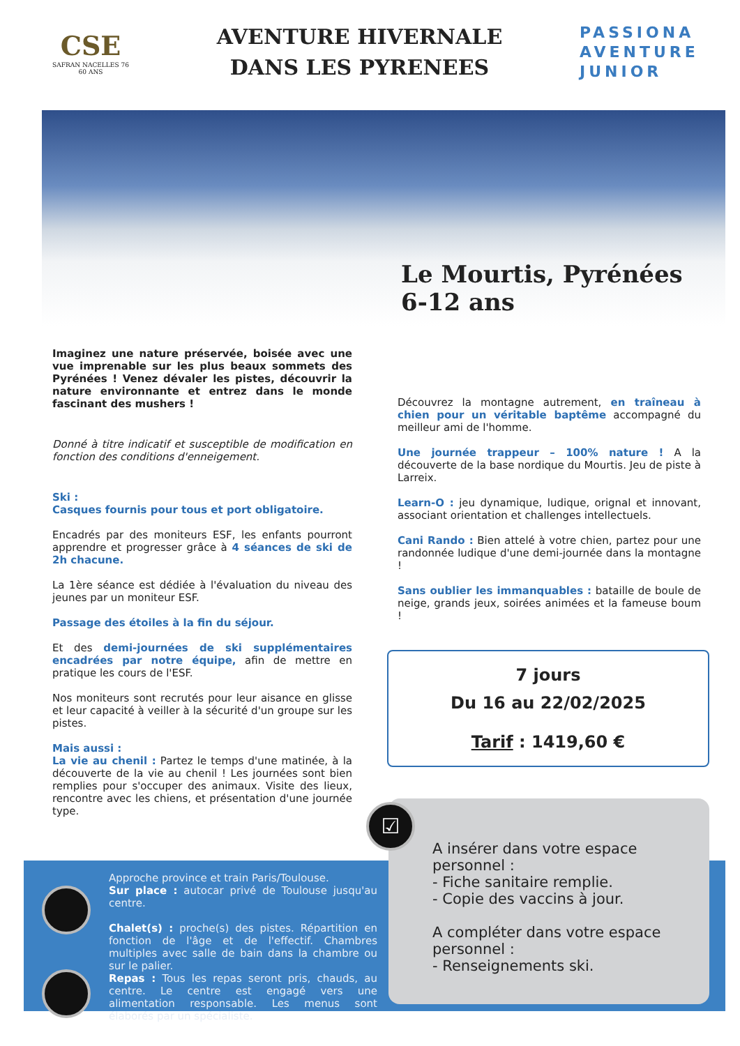CSE
SAFRAN NACELLES 76
60 ANS
AVENTURE HIVERNALE
DANS LES PYRENEES
PASSIONA
AVENTURE
JUNIOR
Le Mourtis, Pyrénées
6-12 ans
Imaginez une nature préservée, boisée avec une vue imprenable sur les plus beaux sommets des Pyrénées ! Venez dévaler les pistes, découvrir la nature environnante et entrez dans le monde fascinant des mushers !
Donné à titre indicatif et susceptible de modification en fonction des conditions d'enneigement.
Ski :
Casques fournis pour tous et port obligatoire.
Encadrés par des moniteurs ESF, les enfants pourront apprendre et progresser grâce à 4 séances de ski de 2h chacune.
La 1ère séance est dédiée à l'évaluation du niveau des jeunes par un moniteur ESF.
Passage des étoiles à la fin du séjour.
Et des demi-journées de ski supplémentaires encadrées par notre équipe, afin de mettre en pratique les cours de l'ESF.
Nos moniteurs sont recrutés pour leur aisance en glisse et leur capacité à veiller à la sécurité d'un groupe sur les pistes.
Mais aussi :
La vie au chenil : Partez le temps d'une matinée, à la découverte de la vie au chenil ! Les journées sont bien remplies pour s'occuper des animaux. Visite des lieux, rencontre avec les chiens, et présentation d'une journée type.
Découvrez la montagne autrement, en traîneau à chien pour un véritable baptême accompagné du meilleur ami de l'homme.
Une journée trappeur – 100% nature ! A la découverte de la base nordique du Mourtis. Jeu de piste à Larreix.
Learn-O : jeu dynamique, ludique, orignal et innovant, associant orientation et challenges intellectuels.
Cani Rando : Bien attelé à votre chien, partez pour une randonnée ludique d'une demi-journée dans la montagne !
Sans oublier les immanquables : bataille de boule de neige, grands jeux, soirées animées et la fameuse boum !
7 jours
Du 16 au 22/02/2025
Tarif : 1419,60 €
Approche province et train Paris/Toulouse.
Sur place : autocar privé de Toulouse jusqu'au centre.
Chalet(s) : proche(s) des pistes. Répartition en fonction de l'âge et de l'effectif. Chambres multiples avec salle de bain dans la chambre ou sur le palier.
Repas : Tous les repas seront pris, chauds, au centre. Le centre est engagé vers une alimentation responsable. Les menus sont élaborés par un spécialiste.
☑
A insérer dans votre espace
personnel :
- Fiche sanitaire remplie.
- Copie des vaccins à jour.
A compléter dans votre espace
personnel :
- Renseignements ski.